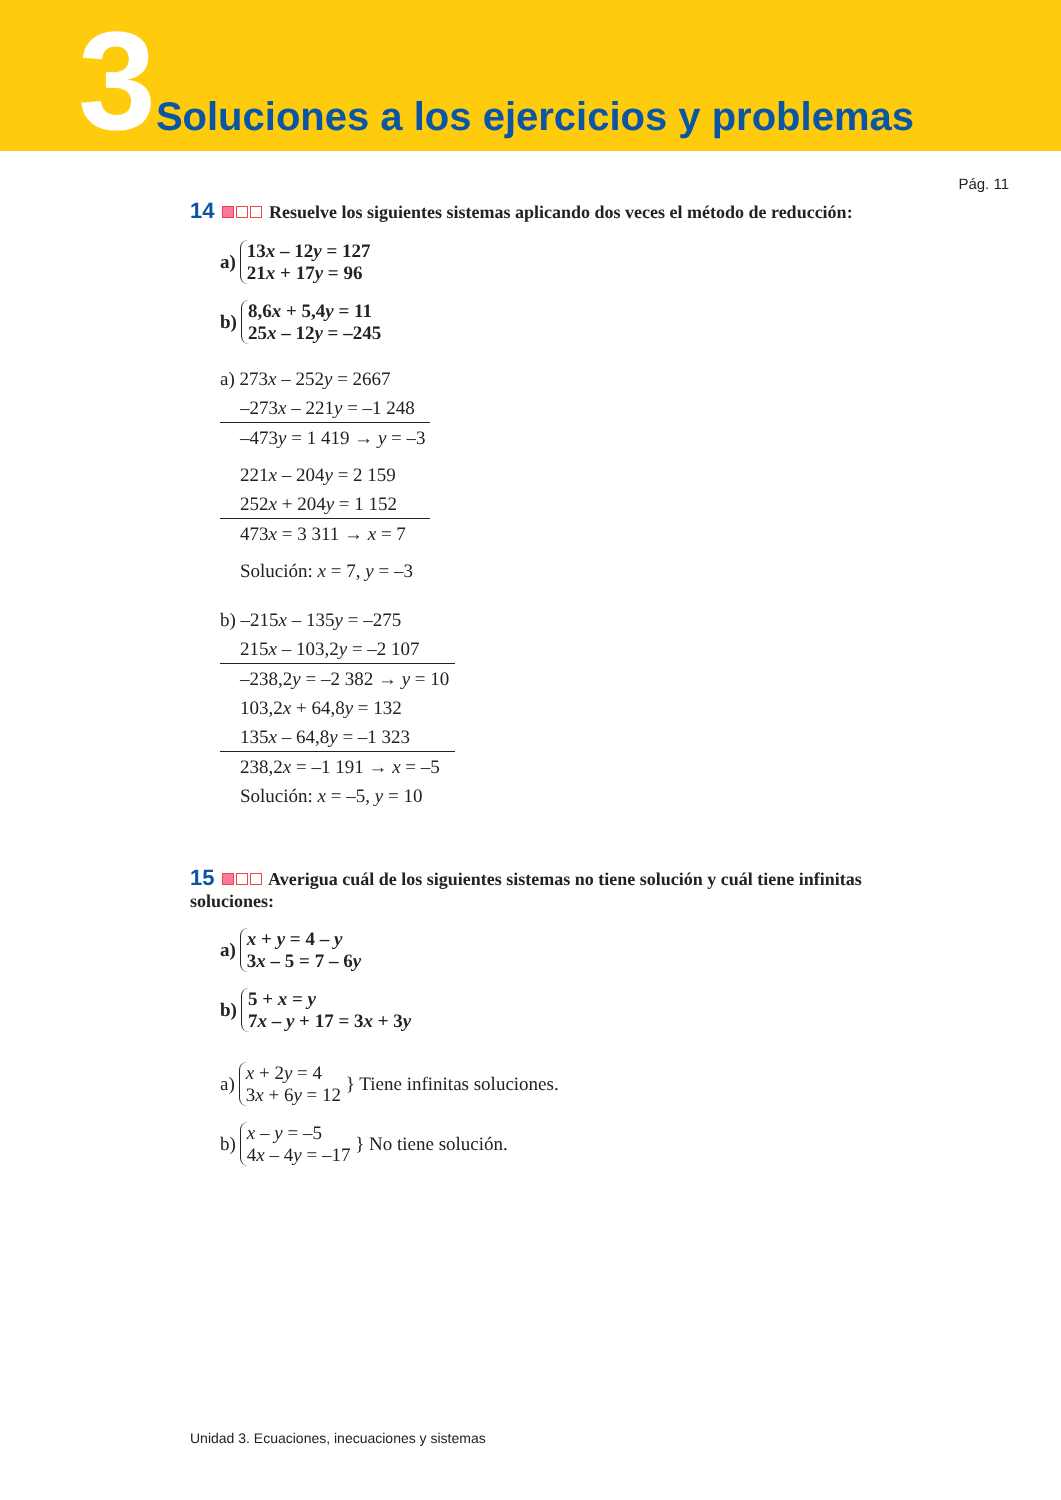3 Soluciones a los ejercicios y problemas
Pág. 11
14 Resuelve los siguientes sistemas aplicando dos veces el método de reducción:
a)
13x – 12y = 127
21x + 17y = 96
b)
8,6x + 5,4y = 11
25x – 12y = –245
a) 273x – 252y = 2667
–273x – 221y = –1 248
–473y = 1 419 → y = –3
221x – 204y = 2 159
252x + 204y = 1 152
473x = 3 311 → x = 7
Solución: x = 7, y = –3
b) –215x – 135y = –275
215x – 103,2y = –2 107
–238,2y = –2 382 → y = 10
103,2x + 64,8y = 132
135x – 64,8y = –1 323
238,2x = –1 191 → x = –5
Solución: x = –5, y = 10
15 Averigua cuál de los siguientes sistemas no tiene solución y cuál tiene infinitas soluciones:
a)
x + y = 4 – y
3x – 5 = 7 – 6y
b)
5 + x = y
7x – y + 17 = 3x + 3y
a)
x + 2y = 4
3x + 6y = 12
} Tiene infinitas soluciones.
b)
x – y = –5
4x – 4y = –17
} No tiene solución.
Unidad 3. Ecuaciones, inecuaciones y sistemas